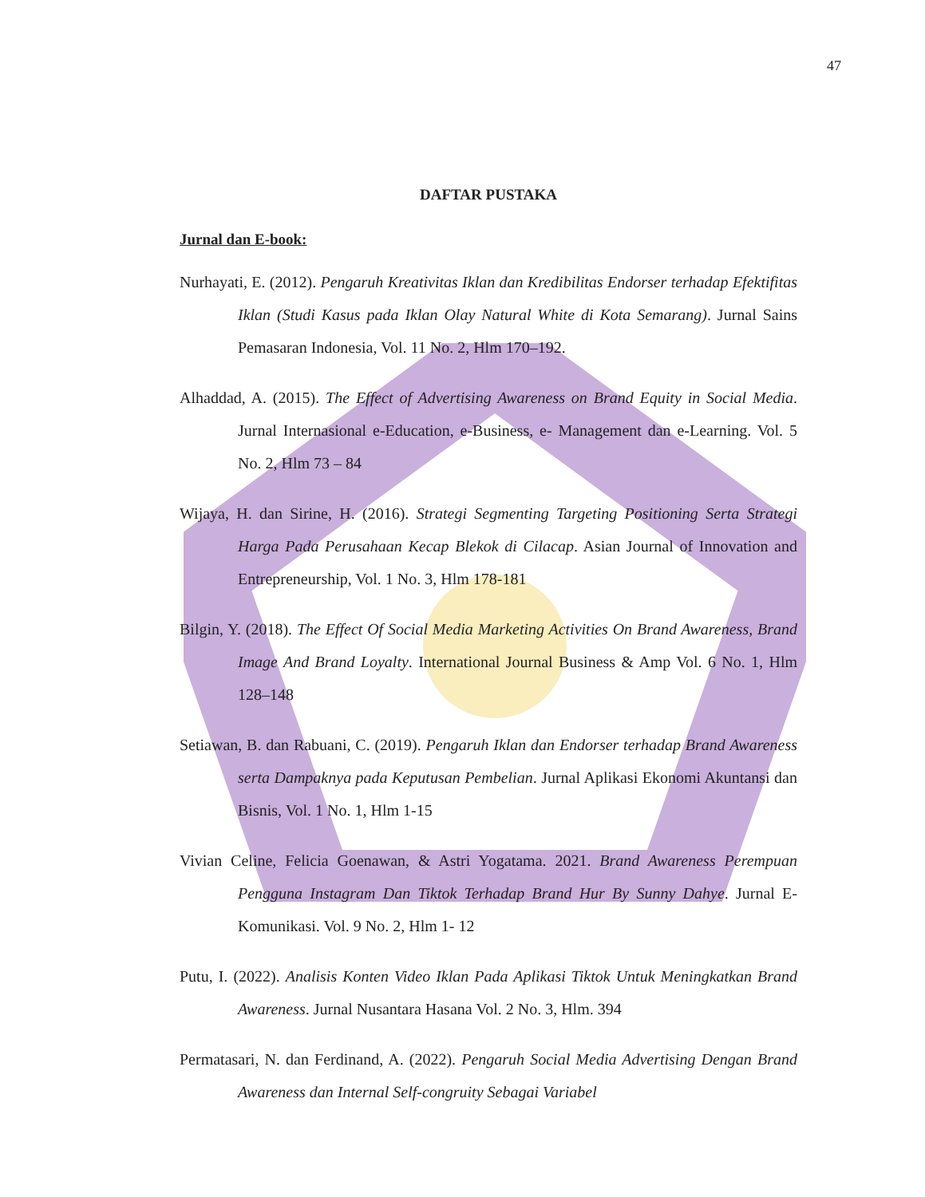47
DAFTAR PUSTAKA
Jurnal dan E-book:
Nurhayati, E. (2012). Pengaruh Kreativitas Iklan dan Kredibilitas Endorser terhadap Efektifitas Iklan (Studi Kasus pada Iklan Olay Natural White di Kota Semarang). Jurnal Sains Pemasaran Indonesia, Vol. 11 No. 2, Hlm 170–192.
Alhaddad, A. (2015). The Effect of Advertising Awareness on Brand Equity in Social Media. Jurnal Internasional e-Education, e-Business, e- Management dan e-Learning. Vol. 5 No. 2, Hlm 73 – 84
Wijaya, H. dan Sirine, H. (2016). Strategi Segmenting Targeting Positioning Serta Strategi Harga Pada Perusahaan Kecap Blekok di Cilacap. Asian Journal of Innovation and Entrepreneurship, Vol. 1 No. 3, Hlm 178-181
Bilgin, Y. (2018). The Effect Of Social Media Marketing Activities On Brand Awareness, Brand Image And Brand Loyalty. International Journal Business & Amp Vol. 6 No. 1, Hlm 128–148
Setiawan, B. dan Rabuani, C. (2019). Pengaruh Iklan dan Endorser terhadap Brand Awareness serta Dampaknya pada Keputusan Pembelian. Jurnal Aplikasi Ekonomi Akuntansi dan Bisnis, Vol. 1 No. 1, Hlm 1-15
Vivian Celine, Felicia Goenawan, & Astri Yogatama. 2021. Brand Awareness Perempuan Pengguna Instagram Dan Tiktok Terhadap Brand Hur By Sunny Dahye. Jurnal E-Komunikasi. Vol. 9 No. 2, Hlm 1- 12
Putu, I. (2022). Analisis Konten Video Iklan Pada Aplikasi Tiktok Untuk Meningkatkan Brand Awareness. Jurnal Nusantara Hasana Vol. 2 No. 3, Hlm. 394
Permatasari, N. dan Ferdinand, A. (2022). Pengaruh Social Media Advertising Dengan Brand Awareness dan Internal Self-congruity Sebagai Variabel